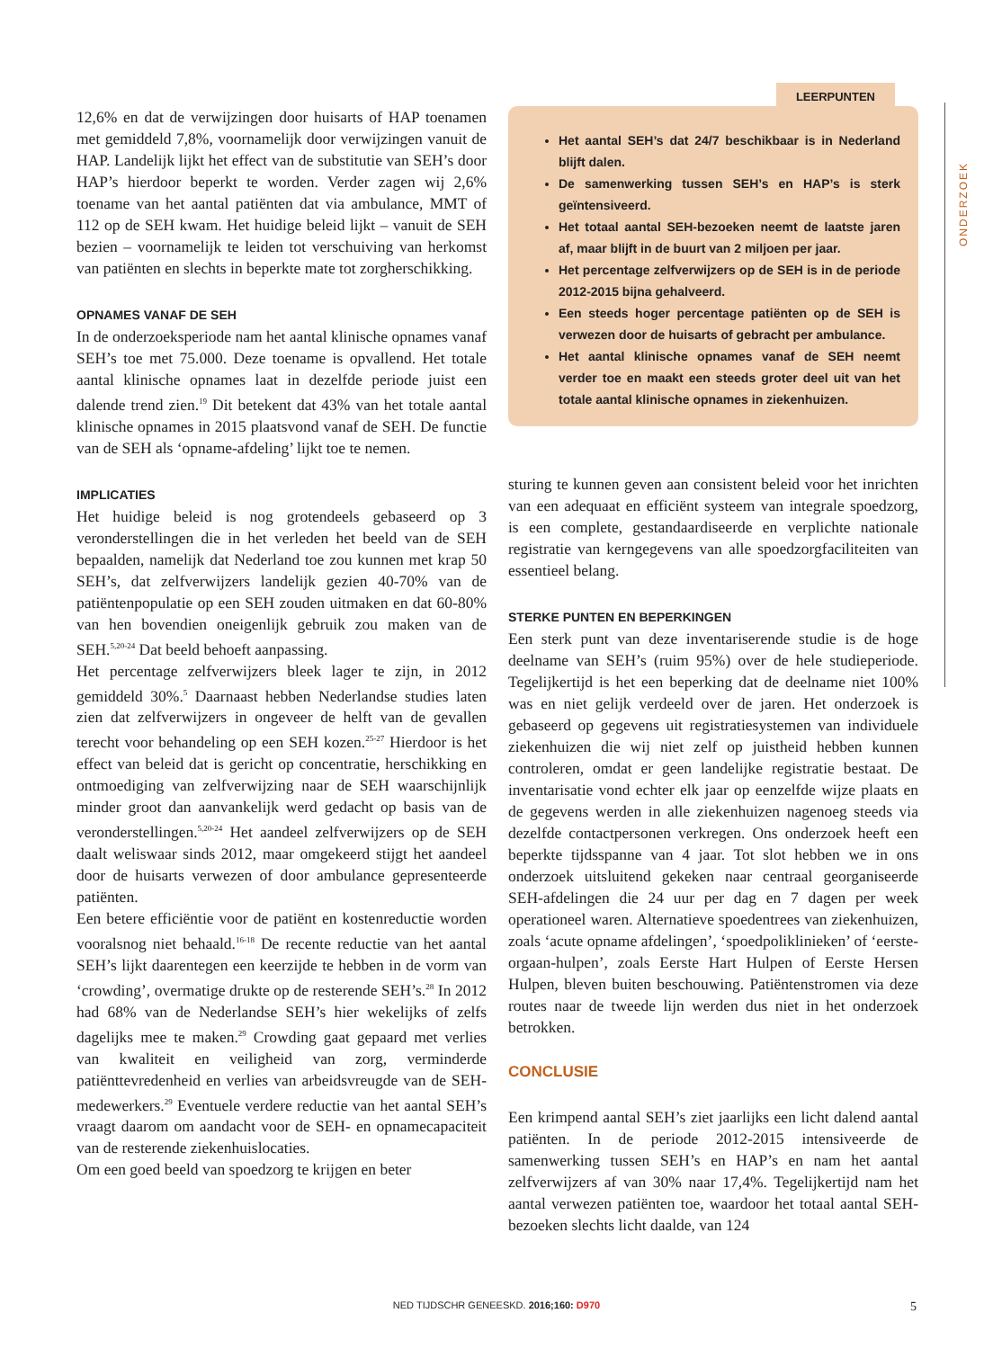12,6% en dat de verwijzingen door huisarts of HAP toenamen met gemiddeld 7,8%, voornamelijk door verwijzingen vanuit de HAP. Landelijk lijkt het effect van de substitutie van SEH’s door HAP’s hierdoor beperkt te worden. Verder zagen wij 2,6% toename van het aantal patiënten dat via ambulance, MMT of 112 op de SEH kwam. Het huidige beleid lijkt – vanuit de SEH bezien – voornamelijk te leiden tot verschuiving van herkomst van patiënten en slechts in beperkte mate tot zorgherschikking.
OPNAMES VANAF DE SEH
In de onderzoeksperiode nam het aantal klinische opnames vanaf SEH’s toe met 75.000. Deze toename is opvallend. Het totale aantal klinische opnames laat in dezelfde periode juist een dalende trend zien.<sup>19</sup> Dit betekent dat 43% van het totale aantal klinische opnames in 2015 plaatsvond vanaf de SEH. De functie van de SEH als ‘opname-afdeling’ lijkt toe te nemen.
IMPLICATIES
Het huidige beleid is nog grotendeels gebaseerd op 3 veronderstellingen die in het verleden het beeld van de SEH bepaalden, namelijk dat Nederland toe zou kunnen met krap 50 SEH’s, dat zelfverwijzers landelijk gezien 40-70% van de patiëntenpopulatie op een SEH zouden uitmaken en dat 60-80% van hen bovendien oneigenlijk gebruik zou maken van de SEH.<sup>5,20-24</sup> Dat beeld behoeft aanpassing.
Het percentage zelfverwijzers bleek lager te zijn, in 2012 gemiddeld 30%.<sup>5</sup> Daarnaast hebben Nederlandse studies laten zien dat zelfverwijzers in ongeveer de helft van de gevallen terecht voor behandeling op een SEH kozen.<sup>25-27</sup> Hierdoor is het effect van beleid dat is gericht op concentratie, herschikking en ontmoediging van zelfverwijzing naar de SEH waarschijnlijk minder groot dan aanvankelijk werd gedacht op basis van de veronderstellingen.<sup>5,20-24</sup> Het aandeel zelfverwijzers op de SEH daalt weliswaar sinds 2012, maar omgekeerd stijgt het aandeel door de huisarts verwezen of door ambulance gepresenteerde patiënten.
Een betere efficiëntie voor de patiënt en kostenreductie worden vooralsnog niet behaald.<sup>16-18</sup> De recente reductie van het aantal SEH’s lijkt daarentegen een keerzijde te hebben in de vorm van ‘crowding’, overmatige drukte op de resterende SEH’s.<sup>28</sup> In 2012 had 68% van de Nederlandse SEH’s hier wekelijks of zelfs dagelijks mee te maken.<sup>29</sup> Crowding gaat gepaard met verlies van kwaliteit en veiligheid van zorg, verminderde patiënttevredenheid en verlies van arbeidsvreugde van de SEH-medewerkers.<sup>29</sup> Eventuele verdere reductie van het aantal SEH’s vraagt daarom om aandacht voor de SEH- en opnamecapaciteit van de resterende ziekenhuislocaties.
Om een goed beeld van spoedzorg te krijgen en beter
LEERPUNTEN
Het aantal SEH’s dat 24/7 beschikbaar is in Nederland blijft dalen.
De samenwerking tussen SEH’s en HAP’s is sterk geïntensiveerd.
Het totaal aantal SEH-bezoeken neemt de laatste jaren af, maar blijft in de buurt van 2 miljoen per jaar.
Het percentage zelfverwijzers op de SEH is in de periode 2012-2015 bijna gehalveerd.
Een steeds hoger percentage patiënten op de SEH is verwezen door de huisarts of gebracht per ambulance.
Het aantal klinische opnames vanaf de SEH neemt verder toe en maakt een steeds groter deel uit van het totale aantal klinische opnames in ziekenhuizen.
sturing te kunnen geven aan consistent beleid voor het inrichten van een adequaat en efficiënt systeem van integrale spoedzorg, is een complete, gestandaardiseerde en verplichte nationale registratie van kerngegevens van alle spoedzorgfaciliteiten van essentieel belang.
STERKE PUNTEN EN BEPERKINGEN
Een sterk punt van deze inventariserende studie is de hoge deelname van SEH’s (ruim 95%) over de hele studieperiode. Tegelijkertijd is het een beperking dat de deelname niet 100% was en niet gelijk verdeeld over de jaren. Het onderzoek is gebaseerd op gegevens uit registratiesystemen van individuele ziekenhuizen die wij niet zelf op juistheid hebben kunnen controleren, omdat er geen landelijke registratie bestaat. De inventarisatie vond echter elk jaar op eenzelfde wijze plaats en de gegevens werden in alle ziekenhuizen nagenoeg steeds via dezelfde contactpersonen verkregen. Ons onderzoek heeft een beperkte tijdsspanne van 4 jaar. Tot slot hebben we in ons onderzoek uitsluitend gekeken naar centraal georganiseerde SEH-afdelingen die 24 uur per dag en 7 dagen per week operationeel waren. Alternatieve spoedentrees van ziekenhuizen, zoals ‘acute opname afdelingen’, ‘spoedpoliklinieken’ of ‘eerste-orgaan-hulpen’, zoals Eerste Hart Hulpen of Eerste Hersen Hulpen, bleven buiten beschouwing. Patiëntenstromen via deze routes naar de tweede lijn werden dus niet in het onderzoek betrokken.
CONCLUSIE
Een krimpend aantal SEH’s ziet jaarlijks een licht dalend aantal patiënten. In de periode 2012-2015 intensiveerde de samenwerking tussen SEH’s en HAP’s en nam het aantal zelfverwijzers af van 30% naar 17,4%. Tegelijkertijd nam het aantal verwezen patiënten toe, waardoor het totaal aantal SEH-bezoeken slechts licht daalde, van 124
ONDERZOEK
NED TIJDSCHR GENEESKD. 2016;160: D970 5